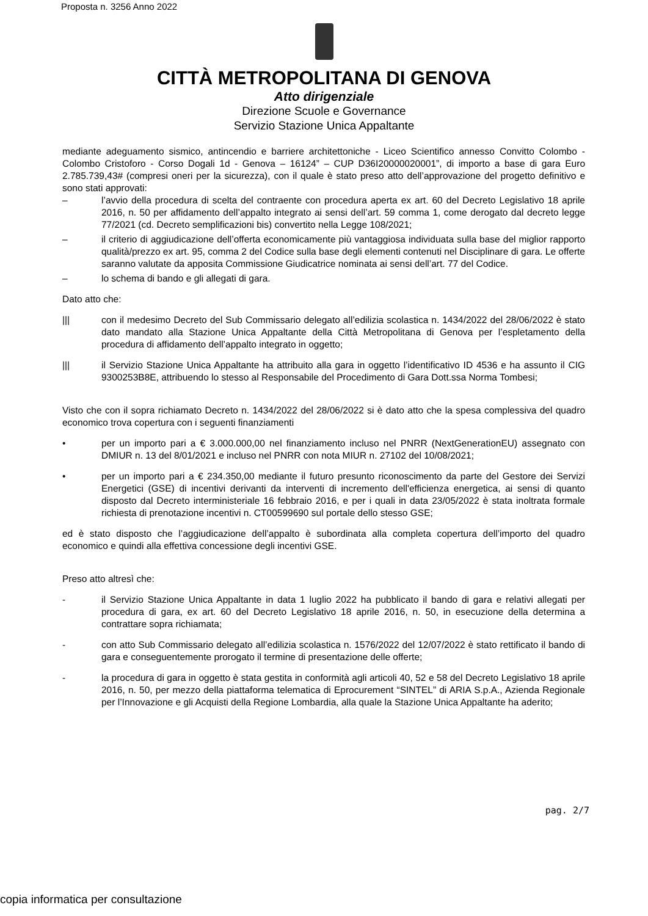Proposta n. 3256 Anno 2022
CITTÀ METROPOLITANA DI GENOVA
Atto dirigenziale
Direzione Scuole e Governance
Servizio Stazione Unica Appaltante
mediante adeguamento sismico, antincendio e barriere architettoniche - Liceo Scientifico annesso Convitto Colombo - Colombo Cristoforo - Corso Dogali 1d - Genova – 16124” – CUP D36I20000020001”, di importo a base di gara Euro 2.785.739,43# (compresi oneri per la sicurezza), con il quale è stato preso atto dell’approvazione del progetto definitivo e sono stati approvati:
– l’avvio della procedura di scelta del contraente con procedura aperta ex art. 60 del Decreto Legislativo 18 aprile 2016, n. 50 per affidamento dell’appalto integrato ai sensi dell’art. 59 comma 1, come derogato dal decreto legge 77/2021 (cd. Decreto semplificazioni bis) convertito nella Legge 108/2021;
– il criterio di aggiudicazione dell’offerta economicamente più vantaggiosa individuata sulla base del miglior rapporto qualità/prezzo ex art. 95, comma 2 del Codice sulla base degli elementi contenuti nel Disciplinare di gara. Le offerte saranno valutate da apposita Commissione Giudicatrice nominata ai sensi dell’art. 77 del Codice.
– lo schema di bando e gli allegati di gara.
Dato atto che:
||| con il medesimo Decreto del Sub Commissario delegato all’edilizia scolastica n. 1434/2022 del 28/06/2022 è stato dato mandato alla Stazione Unica Appaltante della Città Metropolitana di Genova per l’espletamento della procedura di affidamento dell’appalto integrato in oggetto;
||| il Servizio Stazione Unica Appaltante ha attribuito alla gara in oggetto l’identificativo ID 4536 e ha assunto il CIG 9300253B8E, attribuendo lo stesso al Responsabile del Procedimento di Gara Dott.ssa Norma Tombesi;
Visto che con il sopra richiamato Decreto n. 1434/2022 del 28/06/2022 si è dato atto che la spesa complessiva del quadro economico trova copertura con i seguenti finanziamenti
• per un importo pari a € 3.000.000,00 nel finanziamento incluso nel PNRR (NextGenerationEU) assegnato con DMIUR n. 13 del 8/01/2021 e incluso nel PNRR con nota MIUR n. 27102 del 10/08/2021;
• per un importo pari a € 234.350,00 mediante il futuro presunto riconoscimento da parte del Gestore dei Servizi Energetici (GSE) di incentivi derivanti da interventi di incremento dell'efficienza energetica, ai sensi di quanto disposto dal Decreto interministeriale 16 febbraio 2016, e per i quali in data 23/05/2022 è stata inoltrata formale richiesta di prenotazione incentivi n. CT00599690 sul portale dello stesso GSE;
ed è stato disposto che l’aggiudicazione dell’appalto è subordinata alla completa copertura dell’importo del quadro economico e quindi alla effettiva concessione degli incentivi GSE.
Preso atto altresì che:
- il Servizio Stazione Unica Appaltante in data 1 luglio 2022 ha pubblicato il bando di gara e relativi allegati per procedura di gara, ex art. 60 del Decreto Legislativo 18 aprile 2016, n. 50, in esecuzione della determina a contrattare sopra richiamata;
- con atto Sub Commissario delegato all’edilizia scolastica n. 1576/2022 del 12/07/2022 è stato rettificato il bando di gara e conseguentemente prorogato il termine di presentazione delle offerte;
- la procedura di gara in oggetto è stata gestita in conformità agli articoli 40, 52 e 58 del Decreto Legislativo 18 aprile 2016, n. 50, per mezzo della piattaforma telematica di Eprocurement “SINTEL” di ARIA S.p.A., Azienda Regionale per l’Innovazione e gli Acquisti della Regione Lombardia, alla quale la Stazione Unica Appaltante ha aderito;
pag. 2/7
copia informatica per consultazione